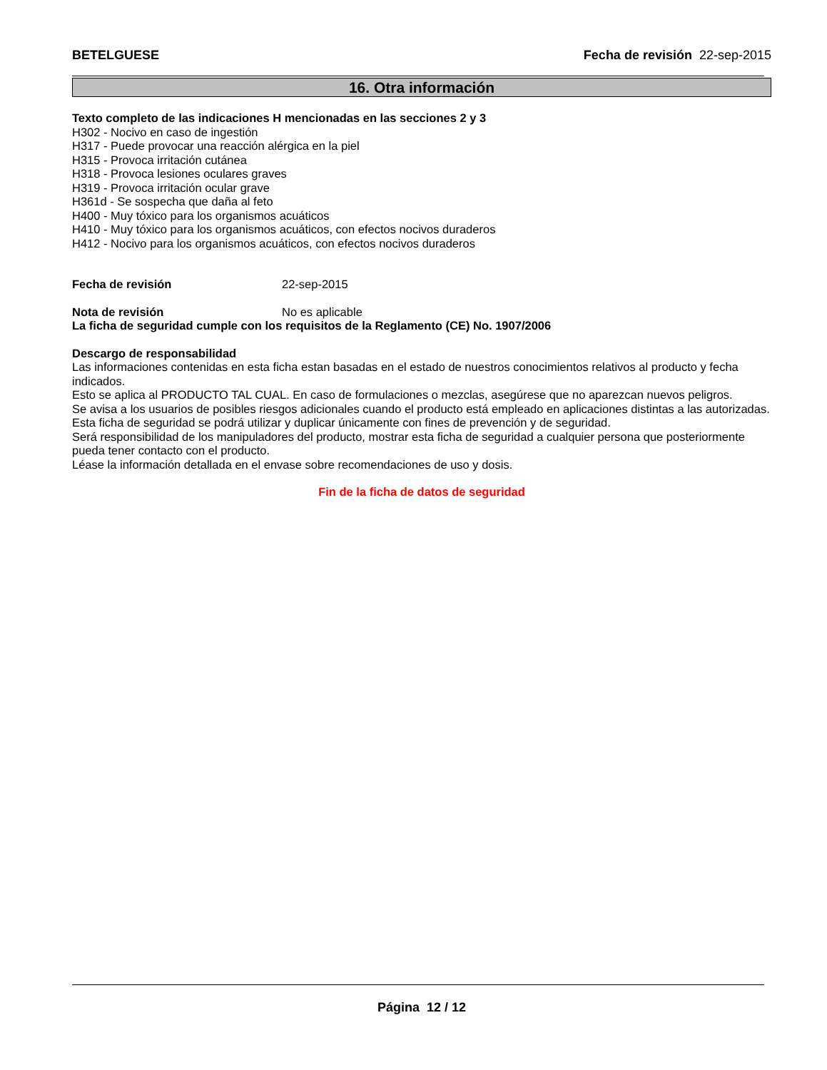BETELGUESE Fecha de revisión 22-sep-2015
16. Otra información
Texto completo de las indicaciones H mencionadas en las secciones 2 y 3
H302 - Nocivo en caso de ingestión
H317 - Puede provocar una reacción alérgica en la piel
H315 - Provoca irritación cutánea
H318 - Provoca lesiones oculares graves
H319 - Provoca irritación ocular grave
H361d - Se sospecha que daña al feto
H400 - Muy tóxico para los organismos acuáticos
H410 - Muy tóxico para los organismos acuáticos, con efectos nocivos duraderos
H412 - Nocivo para los organismos acuáticos, con efectos nocivos duraderos
Fecha de revisión 22-sep-2015
Nota de revisión No es aplicable
La ficha de seguridad cumple con los requisitos de la Reglamento (CE) No. 1907/2006
Descargo de responsabilidad
Las informaciones contenidas en esta ficha estan basadas en el estado de nuestros conocimientos relativos al producto y fecha indicados.
Esto se aplica al PRODUCTO TAL CUAL. En caso de formulaciones o mezclas, asegúrese que no aparezcan nuevos peligros.
Se avisa a los usuarios de posibles riesgos adicionales cuando el producto está empleado en aplicaciones distintas a las autorizadas.
Esta ficha de seguridad se podrá utilizar y duplicar únicamente con fines de prevención y de seguridad.
Será responsibilidad de los manipuladores del producto, mostrar esta ficha de seguridad a cualquier persona que posteriormente pueda tener contacto con el producto.
Léase la información detallada en el envase sobre recomendaciones de uso y dosis.
Fin de la ficha de datos de seguridad
Página 12 / 12